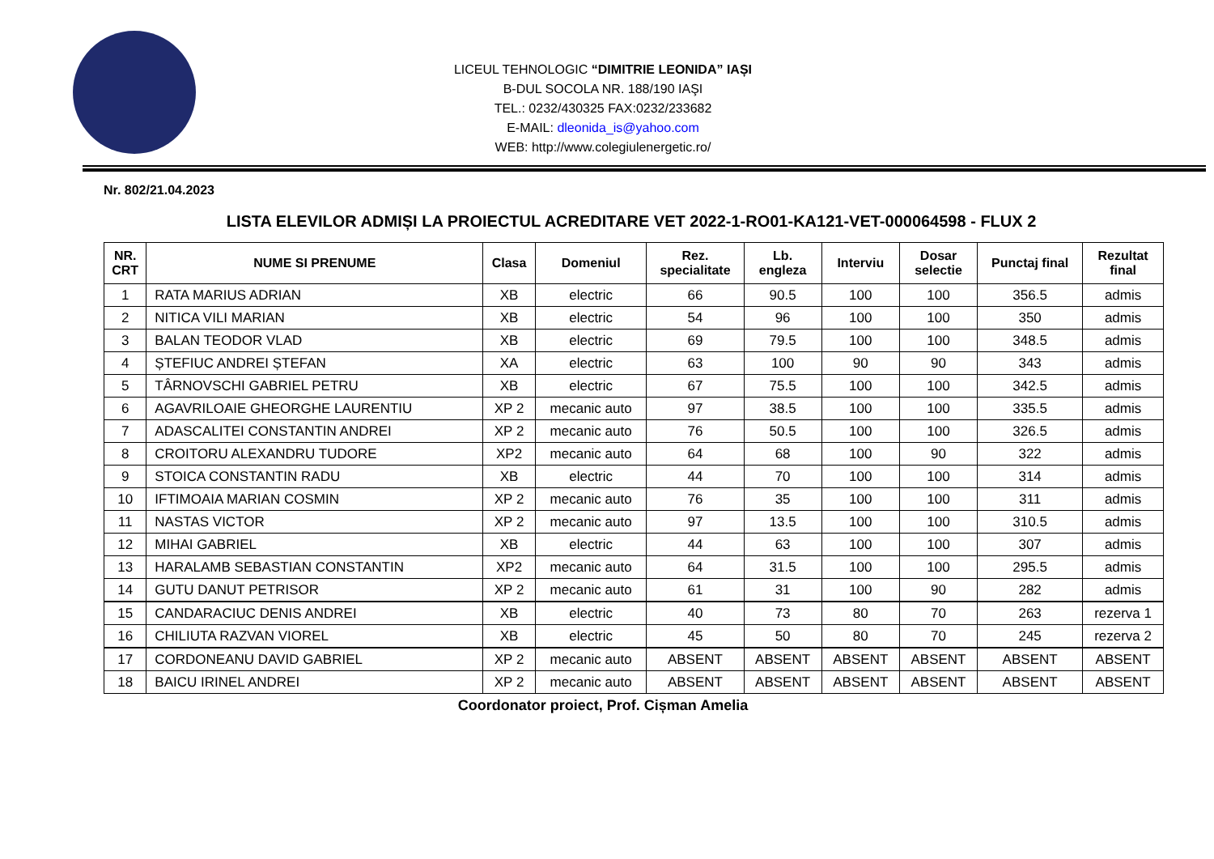LICEUL TEHNOLOGIC “DIMITRIE LEONIDA” IAȘI
B-DUL SOCOLA NR. 188/190 IAŞI
TEL.: 0232/430325 FAX:0232/233682
E-MAIL: dleonida_is@yahoo.com
WEB: http://www.colegiulenergetic.ro/
Nr. 802/21.04.2023
LISTA ELEVILOR ADMIȘI LA PROIECTUL ACREDITARE VET 2022-1-RO01-KA121-VET-000064598 - FLUX 2
| NR. CRT | NUME SI PRENUME | Clasa | Domeniul | Rez. specialitate | Lb. engleza | Interviu | Dosar selectie | Punctaj final | Rezultat final |
| --- | --- | --- | --- | --- | --- | --- | --- | --- | --- |
| 1 | RATA MARIUS ADRIAN | XB | electric | 66 | 90.5 | 100 | 100 | 356.5 | admis |
| 2 | NITICA VILI MARIAN | XB | electric | 54 | 96 | 100 | 100 | 350 | admis |
| 3 | BALAN TEODOR VLAD | XB | electric | 69 | 79.5 | 100 | 100 | 348.5 | admis |
| 4 | ȘTEFIUC ANDREI ȘTEFAN | XA | electric | 63 | 100 | 90 | 90 | 343 | admis |
| 5 | TÂRNOVSCHI GABRIEL PETRU | XB | electric | 67 | 75.5 | 100 | 100 | 342.5 | admis |
| 6 | AGAVRILOAIE GHEORGHE LAURENTIU | XP 2 | mecanic auto | 97 | 38.5 | 100 | 100 | 335.5 | admis |
| 7 | ADASCALITEI CONSTANTIN ANDREI | XP 2 | mecanic auto | 76 | 50.5 | 100 | 100 | 326.5 | admis |
| 8 | CROITORU ALEXANDRU TUDORE | XP2 | mecanic auto | 64 | 68 | 100 | 90 | 322 | admis |
| 9 | STOICA CONSTANTIN RADU | XB | electric | 44 | 70 | 100 | 100 | 314 | admis |
| 10 | IFTIMOAIA MARIAN COSMIN | XP 2 | mecanic auto | 76 | 35 | 100 | 100 | 311 | admis |
| 11 | NASTAS VICTOR | XP 2 | mecanic auto | 97 | 13.5 | 100 | 100 | 310.5 | admis |
| 12 | MIHAI GABRIEL | XB | electric | 44 | 63 | 100 | 100 | 307 | admis |
| 13 | HARALAMB SEBASTIAN CONSTANTIN | XP2 | mecanic auto | 64 | 31.5 | 100 | 100 | 295.5 | admis |
| 14 | GUTU DANUT PETRISOR | XP 2 | mecanic auto | 61 | 31 | 100 | 90 | 282 | admis |
| 15 | CANDARACIUC DENIS ANDREI | XB | electric | 40 | 73 | 80 | 70 | 263 | rezerva 1 |
| 16 | CHILIUTA RAZVAN VIOREL | XB | electric | 45 | 50 | 80 | 70 | 245 | rezerva 2 |
| 17 | CORDONEANU DAVID GABRIEL | XP 2 | mecanic auto | ABSENT | ABSENT | ABSENT | ABSENT | ABSENT | ABSENT |
| 18 | BAICU IRINEL ANDREI | XP 2 | mecanic auto | ABSENT | ABSENT | ABSENT | ABSENT | ABSENT | ABSENT |
Coordonator proiect, Prof. Cișman Amelia